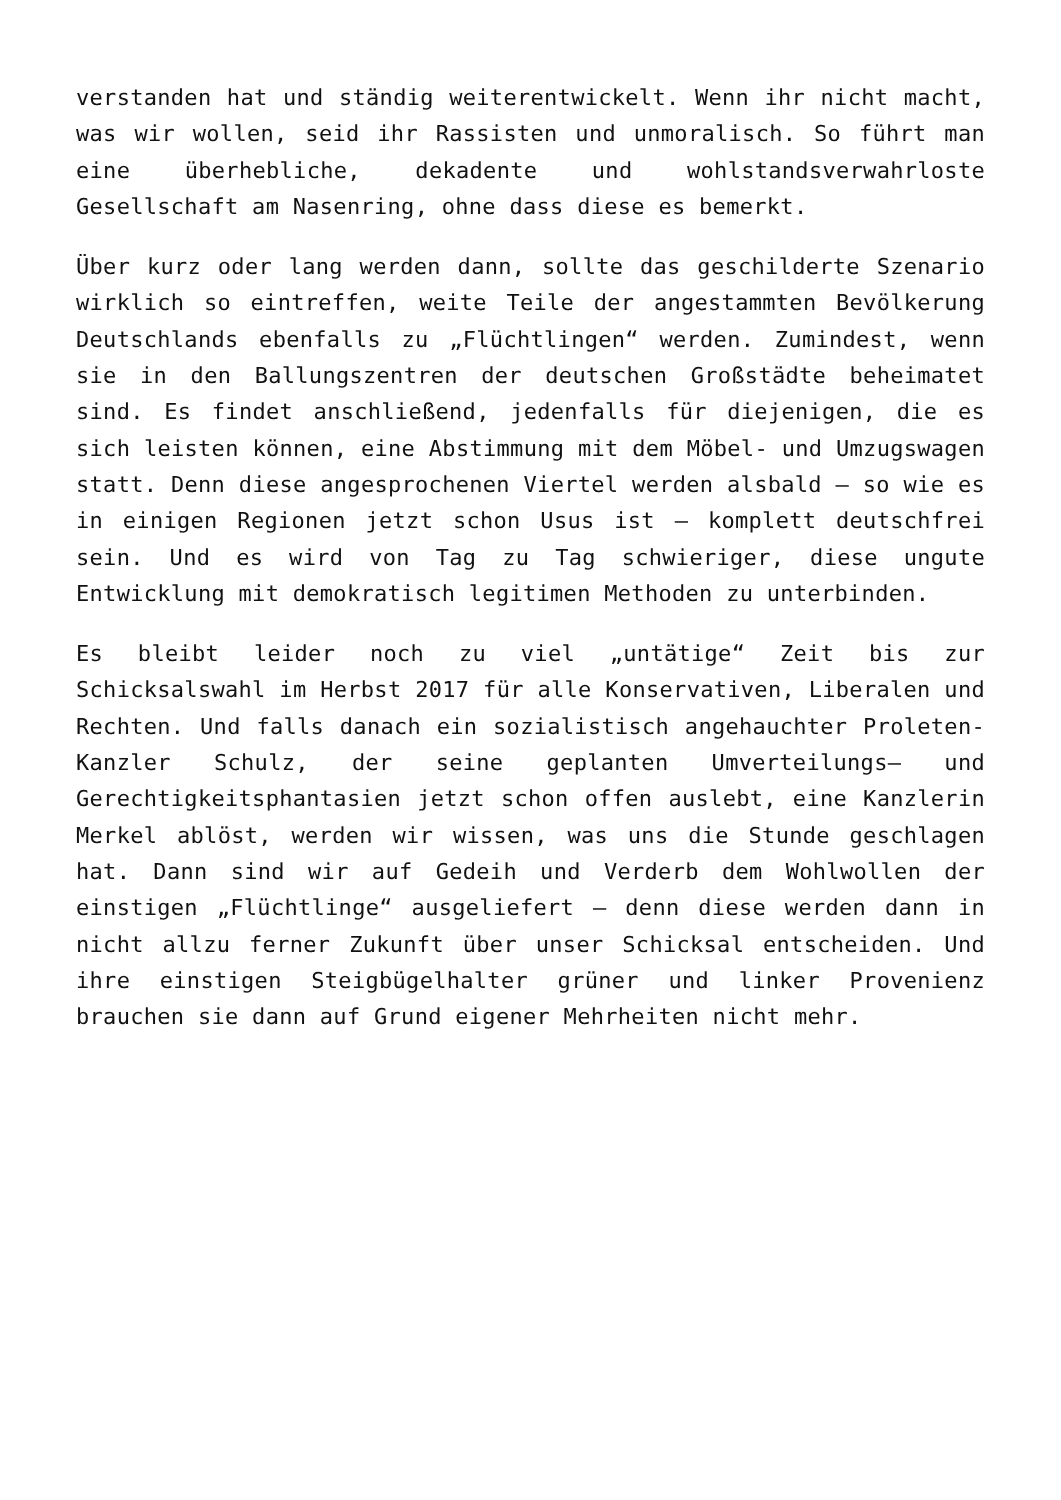verstanden hat und ständig weiterentwickelt. Wenn ihr nicht macht, was wir wollen, seid ihr Rassisten und unmoralisch. So führt man eine überhebliche, dekadente und wohlstandsverwahrloste Gesellschaft am Nasenring, ohne dass diese es bemerkt.
Über kurz oder lang werden dann, sollte das geschilderte Szenario wirklich so eintreffen, weite Teile der angestammten Bevölkerung Deutschlands ebenfalls zu „Flüchtlingen“ werden. Zumindest, wenn sie in den Ballungszentren der deutschen Großstädte beheimatet sind. Es findet anschließend, jedenfalls für diejenigen, die es sich leisten können, eine Abstimmung mit dem Möbel- und Umzugswagen statt. Denn diese angesprochenen Viertel werden alsbald – so wie es in einigen Regionen jetzt schon Usus ist – komplett deutschfrei sein. Und es wird von Tag zu Tag schwieriger, diese ungute Entwicklung mit demokratisch legitimen Methoden zu unterbinden.
Es bleibt leider noch zu viel „untätige“ Zeit bis zur Schicksalswahl im Herbst 2017 für alle Konservativen, Liberalen und Rechten. Und falls danach ein sozialistisch angehauchter Proleten-Kanzler Schulz, der seine geplanten Umverteilungs– und Gerechtigkeitsphantasien jetzt schon offen auslebt, eine Kanzlerin Merkel ablöst, werden wir wissen, was uns die Stunde geschlagen hat. Dann sind wir auf Gedeih und Verderb dem Wohlwollen der einstigen „Flüchtlinge“ ausgeliefert – denn diese werden dann in nicht allzu ferner Zukunft über unser Schicksal entscheiden. Und ihre einstigen Steigbügelhalter grüner und linker Provenienz brauchen sie dann auf Grund eigener Mehrheiten nicht mehr.